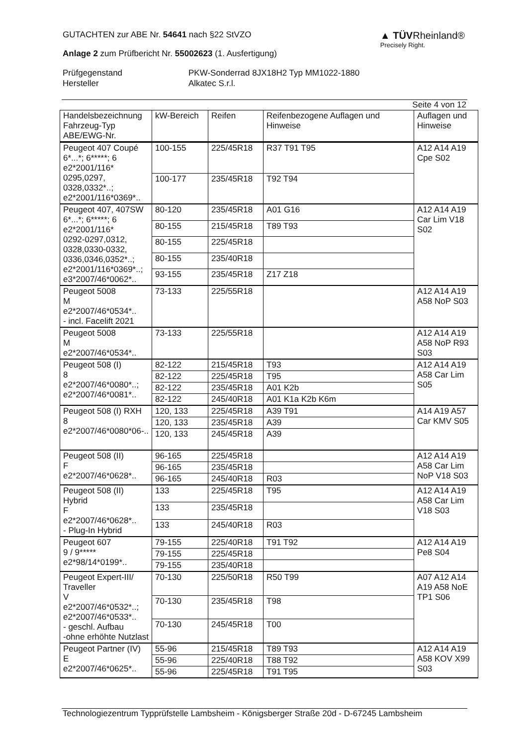GUTACHTEN zur ABE Nr. 54641 nach §22 StVZO
Anlage 2 zum Prüfbericht Nr. 55002623 (1. Ausfertigung)
▲ TÜVRheinland®
Precisely Right.
Prüfgegenstand
PKW-Sonderrad 8JX18H2 Typ MM1022-1880
Hersteller
Alkatec S.r.l.
Seite 4 von 12
| Handelsbezeichnung Fahrzeug-Typ ABE/EWG-Nr. | kW-Bereich | Reifen | Reifenbezogene Auflagen und Hinweise | Auflagen und Hinweise |
| --- | --- | --- | --- | --- |
| Peugeot 407 Coupé 6*...*; 6*****; 6 e2*2001/116* 0295,0297, 0328,0332*..; e2*2001/116*0369*.. | 100-155 | 225/45R18 | R37 T91 T95 | A12 A14 A19 Cpe S02 |
| | 100-177 | 235/45R18 | T92 T94 | |
| Peugeot 407, 407SW 6*...*; 6*****; 6 e2*2001/116* 0292-0297,0312, 0328,0330-0332, 0336,0346,0352*..; e2*2001/116*0369*..; e3*2007/46*0062*.. | 80-120 | 235/45R18 | A01 G16 | A12 A14 A19 Car Lim V18 S02 |
| | 80-155 | 215/45R18 | T89 T93 | |
| | 80-155 | 225/45R18 | | |
| | 80-155 | 235/40R18 | | |
| | 93-155 | 235/45R18 | Z17 Z18 | |
| Peugeot 5008 M e2*2007/46*0534*.. - incl. Facelift 2021 | 73-133 | 225/55R18 | | A12 A14 A19 A58 NoP S03 |
| Peugeot 5008 M e2*2007/46*0534*.. | 73-133 | 225/55R18 | | A12 A14 A19 A58 NoP R93 S03 |
| Peugeot 508 (I) 8 e2*2007/46*0080*..; e2*2007/46*0081*.. | 82-122 | 215/45R18 | T93 | A12 A14 A19 A58 Car Lim S05 |
| | 82-122 | 225/45R18 | T95 | |
| | 82-122 | 235/45R18 | A01 K2b | |
| | 82-122 | 245/40R18 | A01 K1a K2b K6m | |
| Peugeot 508 (I) RXH 8 e2*2007/46*0080*06-.. | 120, 133 | 225/45R18 | A39 T91 | A14 A19 A57 Car KMV S05 |
| | 120, 133 | 235/45R18 | A39 | |
| | 120, 133 | 245/45R18 | A39 | |
| Peugeot 508 (II) F e2*2007/46*0628*.. | 96-165 | 225/45R18 | | A12 A14 A19 A58 Car Lim NoP V18 S03 |
| | 96-165 | 235/45R18 | | |
| | 96-165 | 245/40R18 | R03 | |
| Peugeot 508 (II) Hybrid F e2*2007/46*0628*.. - Plug-In Hybrid | 133 | 225/45R18 | T95 | A12 A14 A19 A58 Car Lim V18 S03 |
| | 133 | 235/45R18 | | |
| | 133 | 245/40R18 | R03 | |
| Peugeot 607 9 / 9***** e2*98/14*0199*.. | 79-155 | 225/40R18 | T91 T92 | A12 A14 A19 Pe8 S04 |
| | 79-155 | 225/45R18 | | |
| | 79-155 | 235/40R18 | | |
| Peugeot Expert-III/ Traveller V e2*2007/46*0532*..; e2*2007/46*0533*.. - geschl. Aufbau -ohne erhöhte Nutzlast | 70-130 | 225/50R18 | R50 T99 | A07 A12 A14 A19 A58 NoE TP1 S06 |
| | 70-130 | 235/45R18 | T98 | |
| | 70-130 | 245/45R18 | T00 | |
| Peugeot Partner (IV) E e2*2007/46*0625*.. | 55-96 | 215/45R18 | T89 T93 | A12 A14 A19 A58 KOV X99 S03 |
| | 55-96 | 225/40R18 | T88 T92 | |
| | 55-96 | 225/45R18 | T91 T95 | |
Technologiezentrum Typprüfstelle Lambsheim - Königsberger Straße 20d - D-67245 Lambsheim